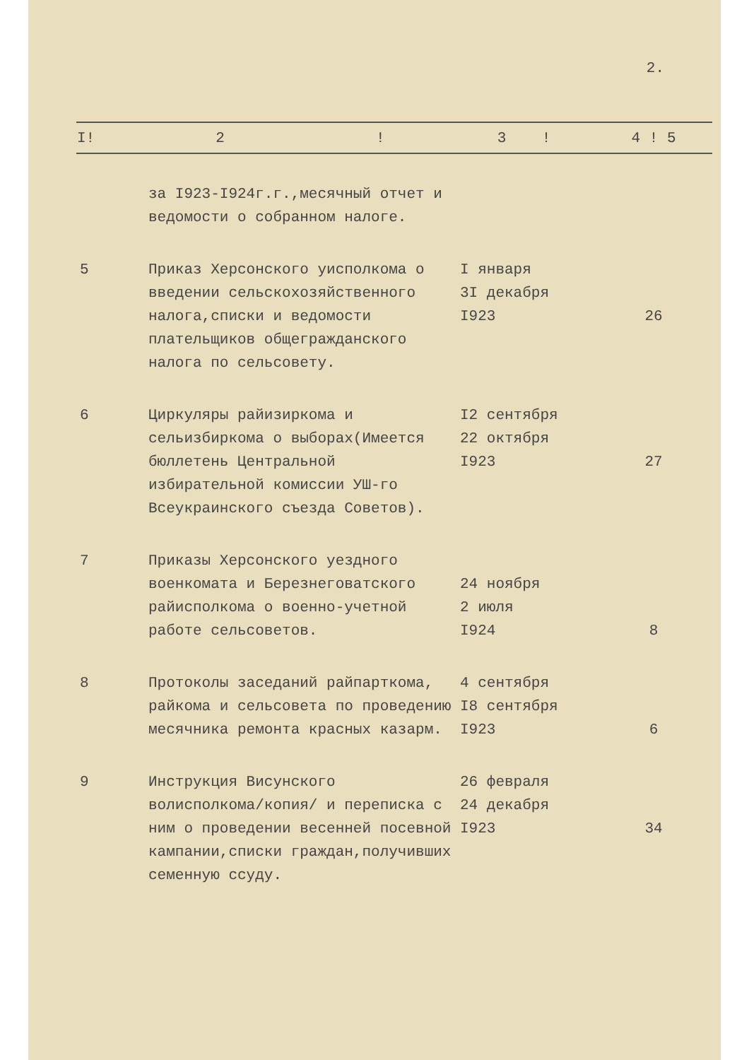2.
| I! | 2 ! | 3 ! | 4 ! 5 |
| --- | --- | --- | --- |
| | за I923-I924г.г.,месячный отчет и ведомости о собранном налоге. | | |
| 5 | Приказ Херсонского уисполкома о введении сельскохозяйственного налога,списки и ведомости плательщиков общегражданского налога по сельсовету. | I января 3I декабря I923 | 26 |
| 6 | Циркуляры райизиркома и сельизбиркома о выборах(Имеется бюллетень Центральной избирательной комиссии УШ-го Всеукраинского съезда Советов). | I2 сентября 22 октября I923 | 27 |
| 7 | Приказы Херсонского уездного военкомата и Березнеговатского райисполкома о военно-учетной работе сельсоветов. | 24 ноября 2 июля I924 | 8 |
| 8 | Протоколы заседаний райпарткома, райкома и сельсовета по проведению месячника ремонта красных казарм. | 4 сентября I8 сентября I923 | 6 |
| 9 | Инструкция Висунского волисполкома/копия/ и переписка с ним о проведении весенней посевной кампании,списки граждан,получивших семенную ссуду. | 26 февраля 24 декабря I923 | 34 |